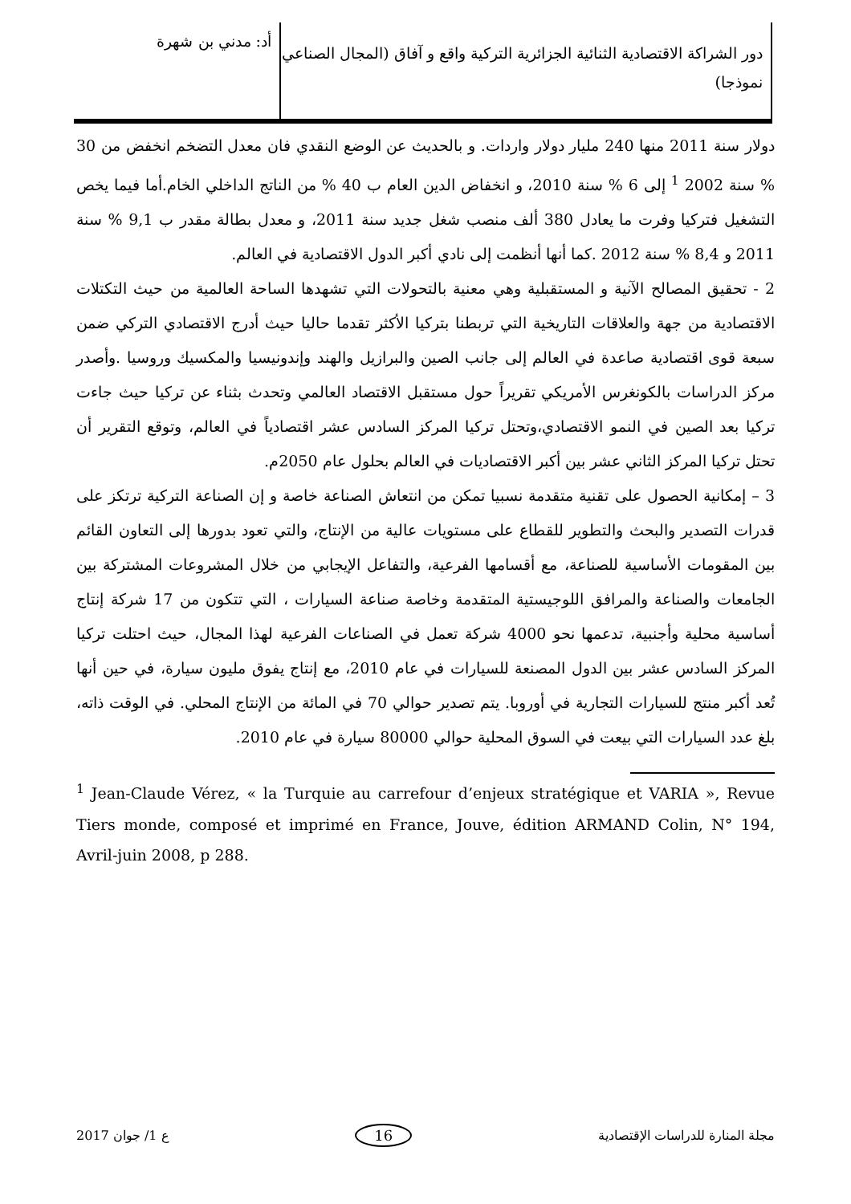دور الشراكة الاقتصادية الثنائية الجزائرية التركية واقع و آفاق (المجال الصناعي نموذجا)
أد: مدني بن شهرة
دولار سنة 2011 منها 240 مليار دولار واردات. و بالحديث عن الوضع النقدي فان معدل التضخم انخفض من 30 % سنة 2002 <sup>1</sup> إلى 6 % سنة 2010، و انخفاض الدين العام ب 40 % من الناتج الداخلي الخام.أما فيما يخص التشغيل فتركيا وفرت ما يعادل 380 ألف منصب شغل جديد سنة 2011، و معدل بطالة مقدر ب 9,1 % سنة 2011 و 8,4 % سنة 2012 .كما أنها أنظمت إلى نادي أكبر الدول الاقتصادية في العالم.
2 - تحقيق المصالح الآنية و المستقبلية وهي معنية بالتحولات التي تشهدها الساحة العالمية من حيث التكتلات الاقتصادية من جهة والعلاقات التاريخية التي تربطنا بتركيا الأكثر تقدما حاليا حيث أدرج الاقتصادي التركي ضمن سبعة قوى اقتصادية صاعدة في العالم إلى جانب الصين والبرازيل والهند وإندونيسيا والمكسيك وروسيا .وأصدر مركز الدراسات بالكونغرس الأمريكي تقريراً حول مستقبل الاقتصاد العالمي وتحدث بثناء عن تركيا حيث جاءت تركيا بعد الصين في النمو الاقتصادي،وتحتل تركيا المركز السادس عشر اقتصادياً في العالم، وتوقع التقرير أن تحتل تركيا المركز الثاني عشر بين أكبر الاقتصاديات في العالم بحلول عام 2050م.
3 – إمكانية الحصول على تقنية متقدمة نسبيا تمكن من انتعاش الصناعة خاصة و إن الصناعة التركية ترتكز على قدرات التصدير والبحث والتطوير للقطاع على مستويات عالية من الإنتاج، والتي تعود بدورها إلى التعاون القائم بين المقومات الأساسية للصناعة، مع أقسامها الفرعية، والتفاعل الإيجابي من خلال المشروعات المشتركة بين الجامعات والصناعة والمرافق اللوجيستية المتقدمة وخاصة صناعة السيارات ، التي تتكون من 17 شركة إنتاج أساسية محلية وأجنبية، تدعمها نحو 4000 شركة تعمل في الصناعات الفرعية لهذا المجال، حيث احتلت تركيا المركز السادس عشر بين الدول المصنعة للسيارات في عام 2010، مع إنتاج يفوق مليون سيارة، في حين أنها تُعد أكبر منتج للسيارات التجارية في أوروبا. يتم تصدير حوالي 70 في المائة من الإنتاج المحلي. في الوقت ذاته، بلغ عدد السيارات التي بيعت في السوق المحلية حوالي 80000 سيارة في عام 2010.
<sup>1</sup> Jean-Claude Vérez, « la Turquie au carrefour d’enjeux stratégique et VARIA », Revue Tiers monde, composé et imprimé en France, Jouve, édition ARMAND Colin, N° 194, Avril-juin 2008, p 288.
مجلة المنارة للدراسات الإقتصادية 16 ع 1/ جوان 2017